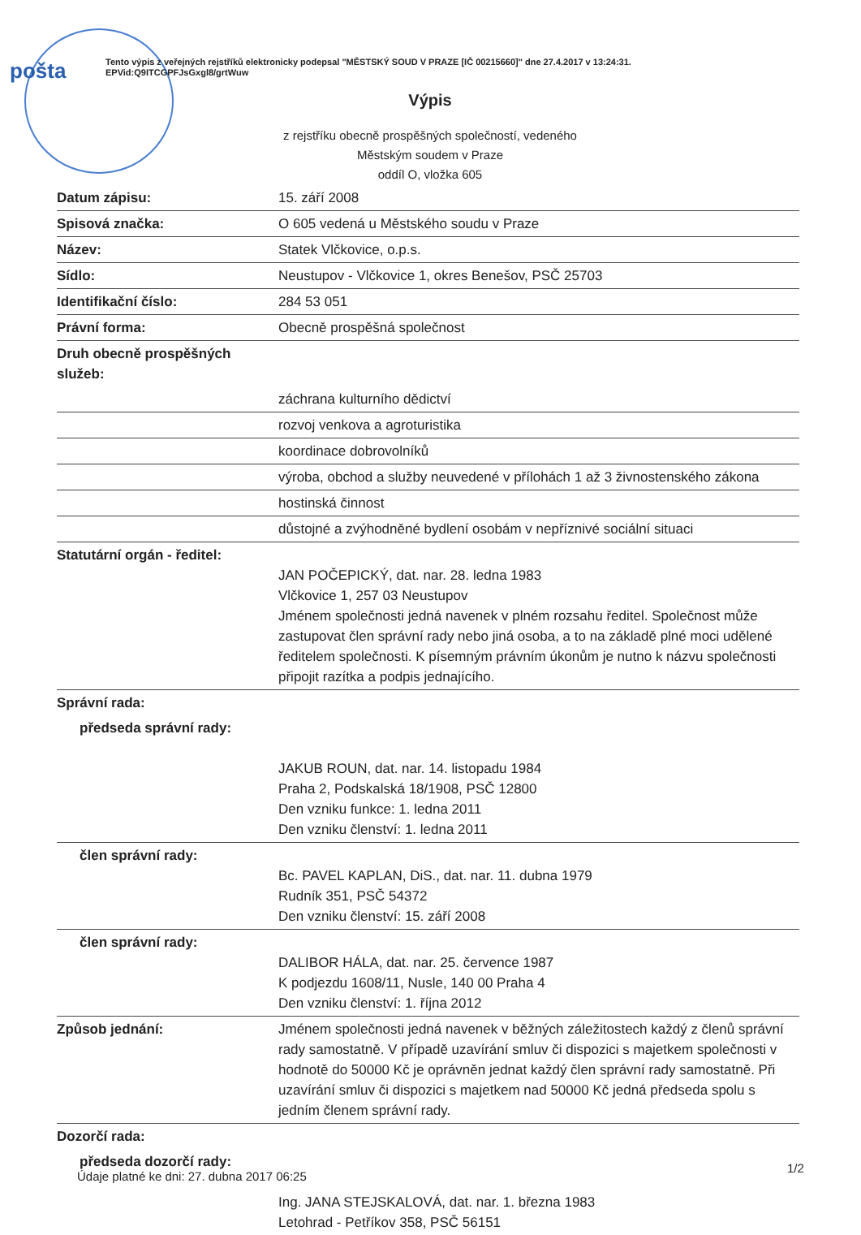pošta
Tento výpis z veřejných rejstříků elektronicky podepsal "MĚSTSKÝ SOUD V PRAZE [IČ 00215660]" dne 27.4.2017 v 13:24:31.
EPVid:Q9ITCGPFJsGxgl8/grtWuw
Výpis
z rejstříku obecně prospěšných společností, vedeného
Městským soudem v Praze
oddíl O, vložka 605
| Datum zápisu: | 15. září 2008 |
| Spisová značka: | O 605 vedená u Městského soudu v Praze |
| Název: | Statek Vlčkovice, o.p.s. |
| Sídlo: | Neustupov - Vlčkovice 1, okres Benešov, PSČ 25703 |
| Identifikační číslo: | 284 53 051 |
| Právní forma: | Obecně prospěšná společnost |
| Druh obecně prospěšných služeb: | |
| | záchrana kulturního dědictví |
| | rozvoj venkova a agroturistika |
| | koordinace dobrovolníků |
| | výroba, obchod a služby neuvedené v přílohách 1 až 3 živnostenského zákona |
| | hostinská činnost |
| | důstojné a zvýhodněné bydlení osobám v nepříznivé sociální situaci |
| Statutární orgán - ředitel: | JAN POČEPICKÝ, dat. nar. 28. ledna 1983 Vlčkovice 1, 257 03 Neustupov Jménem společnosti jedná navenek v plném rozsahu ředitel. Společnost může zastupovat člen správní rady nebo jiná osoba, a to na základě plné moci udělené ředitelem společnosti. K písemným právním úkonům je nutno k názvu společnosti připojit razítka a podpis jednajícího. |
| Správní rada: | |
| předseda správní rady: | JAKUB ROUN, dat. nar. 14. listopadu 1984 Praha 2, Podskalská 18/1908, PSČ 12800 Den vzniku funkce: 1. ledna 2011 Den vzniku členství: 1. ledna 2011 |
| člen správní rady: | Bc. PAVEL KAPLAN, DiS., dat. nar. 11. dubna 1979 Rudník 351, PSČ 54372 Den vzniku členství: 15. září 2008 |
| člen správní rady: | DALIBOR HÁLA, dat. nar. 25. července 1987 K podjezdu 1608/11, Nusle, 140 00 Praha 4 Den vzniku členství: 1. října 2012 |
| Způsob jednání: | Jménem společnosti jedná navenek v běžných záležitostech každý z členů správní rady samostatně. V případě uzavírání smluv či dispozici s majetkem společnosti v hodnotě do 50000 Kč je oprávněn jednat každý člen správní rady samostatně. Při uzavírání smluv či dispozici s majetkem nad 50000 Kč jedná předseda spolu s jedním členem správní rady. |
| Dozorčí rada: | |
| předseda dozorčí rady: | Ing. JANA STEJSKALOVÁ, dat. nar. 1. března 1983 Letohrad - Petříkov 358, PSČ 56151 |
Údaje platné ke dni: 27. dubna 2017 06:25
1/2